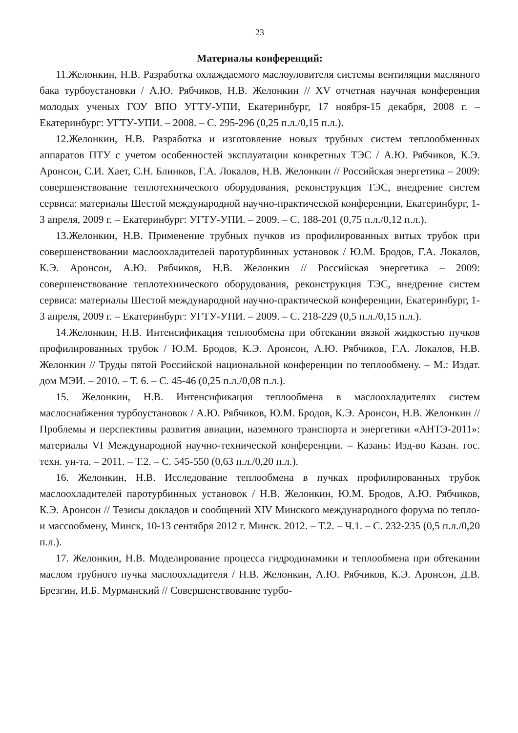23
Материалы конференций:
11.Желонкин, Н.В. Разработка охлаждаемого маслоуловителя системы вентиляции масляного бака турбоустановки / А.Ю. Рябчиков, Н.В. Желонкин // XV отчетная научная конференция молодых ученых ГОУ ВПО УГТУ-УПИ, Екатеринбург, 17 ноября-15 декабря, 2008 г. – Екатеринбург: УГТУ-УПИ. – 2008. – С. 295-296 (0,25 п.л./0,15 п.л.).
12.Желонкин, Н.В. Разработка и изготовление новых трубных систем теплообменных аппаратов ПТУ с учетом особенностей эксплуатации конкретных ТЭС / А.Ю. Рябчиков, К.Э. Аронсон, С.И. Хает, С.Н. Блинков, Г.А. Локалов, Н.В. Желонкин // Российская энергетика – 2009: совершенствование теплотехнического оборудования, реконструкция ТЭС, внедрение систем сервиса: материалы Шестой международной научно-практической конференции, Екатеринбург, 1-3 апреля, 2009 г. – Екатеринбург: УГТУ-УПИ. – 2009. – С. 188-201 (0,75 п.л./0,12 п.л.).
13.Желонкин, Н.В. Применение трубных пучков из профилированных витых трубок при совершенствовании маслоохладителей паротурбинных установок / Ю.М. Бродов, Г.А. Локалов, К.Э. Аронсон, А.Ю. Рябчиков, Н.В. Желонкин // Российская энергетика – 2009: совершенствование теплотехнического оборудования, реконструкция ТЭС, внедрение систем сервиса: материалы Шестой международной научно-практической конференции, Екатеринбург, 1-3 апреля, 2009 г. – Екатеринбург: УГТУ-УПИ. – 2009. – С. 218-229 (0,5 п.л./0,15 п.л.).
14.Желонкин, Н.В. Интенсификация теплообмена при обтекании вязкой жидкостью пучков профилированных трубок / Ю.М. Бродов, К.Э. Аронсон, А.Ю. Рябчиков, Г.А. Локалов, Н.В. Желонкин // Труды пятой Российской национальной конференции по теплообмену. – М.: Издат. дом МЭИ. – 2010. – Т. 6. – С. 45-46 (0,25 п.л./0,08 п.л.).
15. Желонкин, Н.В. Интенсификация теплообмена в маслоохладителях систем маслоснабжения турбоустановок / А.Ю. Рябчиков, Ю.М. Бродов, К.Э. Аронсон, Н.В. Желонкин // Проблемы и перспективы развития авиации, наземного транспорта и энергетики «АНТЭ-2011»: материалы VI Международной научно-технической конференции. – Казань: Изд-во Казан. гос. техн. ун-та. – 2011. – Т.2. – С. 545-550 (0,63 п.л./0,20 п.л.).
16. Желонкин, Н.В. Исследование теплообмена в пучках профилированных трубок маслоохладителей паротурбинных установок / Н.В. Желонкин, Ю.М. Бродов, А.Ю. Рябчиков, К.Э. Аронсон // Тезисы докладов и сообщений XIV Минского международного форума по тепло- и массообмену, Минск, 10-13 сентября 2012 г. Минск. 2012. – Т.2. – Ч.1. – С. 232-235 (0,5 п.л./0,20 п.л.).
17. Желонкин, Н.В. Моделирование процесса гидродинамики и теплообмена при обтекании маслом трубного пучка маслоохладителя / Н.В. Желонкин, А.Ю. Рябчиков, К.Э. Аронсон, Д.В. Брезгин, И.Б. Мурманский // Совершенствование турбо-